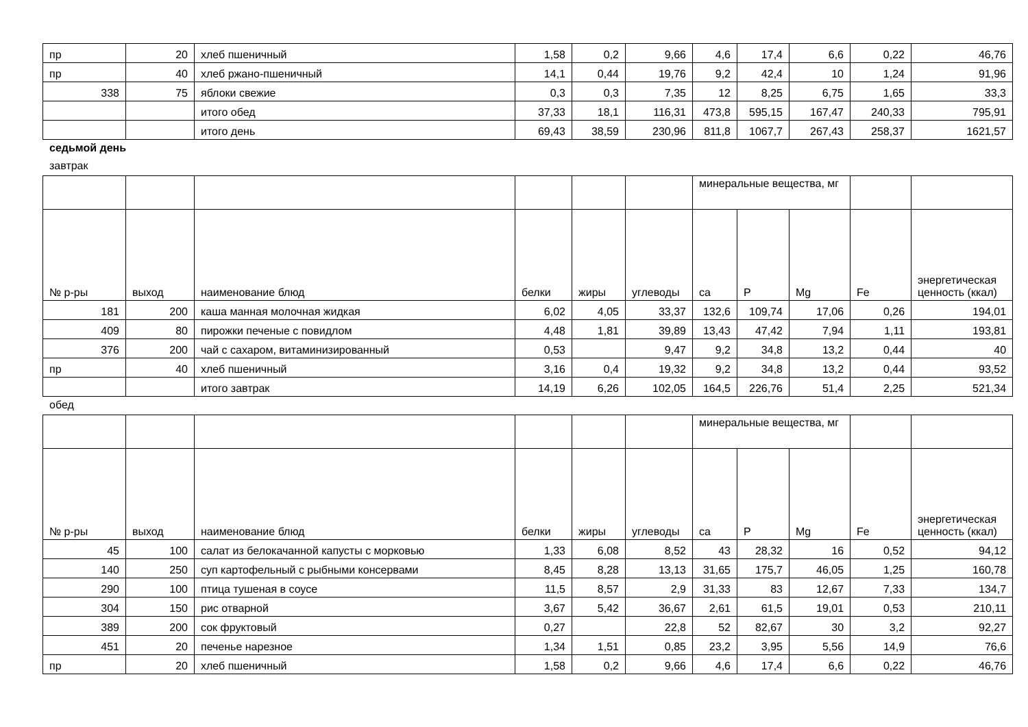| пр | 20 | хлеб пшеничный | 1,58 | 0,2 | 9,66 | 4,6 | 17,4 | 6,6 | 0,22 | 46,76 |
| пр | 40 | хлеб ржано-пшеничный | 14,1 | 0,44 | 19,76 | 9,2 | 42,4 | 10 | 1,24 | 91,96 |
| 338 | 75 | яблоки свежие | 0,3 | 0,3 | 7,35 | 12 | 8,25 | 6,75 | 1,65 | 33,3 |
| | | итого обед | 37,33 | 18,1 | 116,31 | 473,8 | 595,15 | 167,47 | 240,33 | 795,91 |
| | | итого день | 69,43 | 38,59 | 230,96 | 811,8 | 1067,7 | 267,43 | 258,37 | 1621,57 |
седьмой день
завтрак
| | | | | | | минеральные вещества, мг | | | | |
| --- | --- | --- | --- | --- | --- | --- | --- | --- | --- | --- |
| № р-ры | выход | наименование блюд | белки | жиры | углеводы | ca | P | Mg | Fe | энергетическая ценность (ккал) |
| 181 | 200 | каша манная молочная жидкая | 6,02 | 4,05 | 33,37 | 132,6 | 109,74 | 17,06 | 0,26 | 194,01 |
| 409 | 80 | пирожки печеные с повидлом | 4,48 | 1,81 | 39,89 | 13,43 | 47,42 | 7,94 | 1,11 | 193,81 |
| 376 | 200 | чай с сахаром, витаминизированный | 0,53 | | 9,47 | 9,2 | 34,8 | 13,2 | 0,44 | 40 |
| пр | 40 | хлеб пшеничный | 3,16 | 0,4 | 19,32 | 9,2 | 34,8 | 13,2 | 0,44 | 93,52 |
| | | итого завтрак | 14,19 | 6,26 | 102,05 | 164,5 | 226,76 | 51,4 | 2,25 | 521,34 |
обед
| | | | | | | минеральные вещества, мг | | | | |
| --- | --- | --- | --- | --- | --- | --- | --- | --- | --- | --- |
| № р-ры | выход | наименование блюд | белки | жиры | углеводы | ca | P | Mg | Fe | энергетическая ценность (ккал) |
| 45 | 100 | салат из белокачанной капусты с морковью | 1,33 | 6,08 | 8,52 | 43 | 28,32 | 16 | 0,52 | 94,12 |
| 140 | 250 | суп картофельный с рыбными консервами | 8,45 | 8,28 | 13,13 | 31,65 | 175,7 | 46,05 | 1,25 | 160,78 |
| 290 | 100 | птица тушеная в соусе | 11,5 | 8,57 | 2,9 | 31,33 | 83 | 12,67 | 7,33 | 134,7 |
| 304 | 150 | рис отварной | 3,67 | 5,42 | 36,67 | 2,61 | 61,5 | 19,01 | 0,53 | 210,11 |
| 389 | 200 | сок фруктовый | 0,27 | | 22,8 | 52 | 82,67 | 30 | 3,2 | 92,27 |
| 451 | 20 | печенье нарезное | 1,34 | 1,51 | 0,85 | 23,2 | 3,95 | 5,56 | 14,9 | 76,6 |
| пр | 20 | хлеб пшеничный | 1,58 | 0,2 | 9,66 | 4,6 | 17,4 | 6,6 | 0,22 | 46,76 |